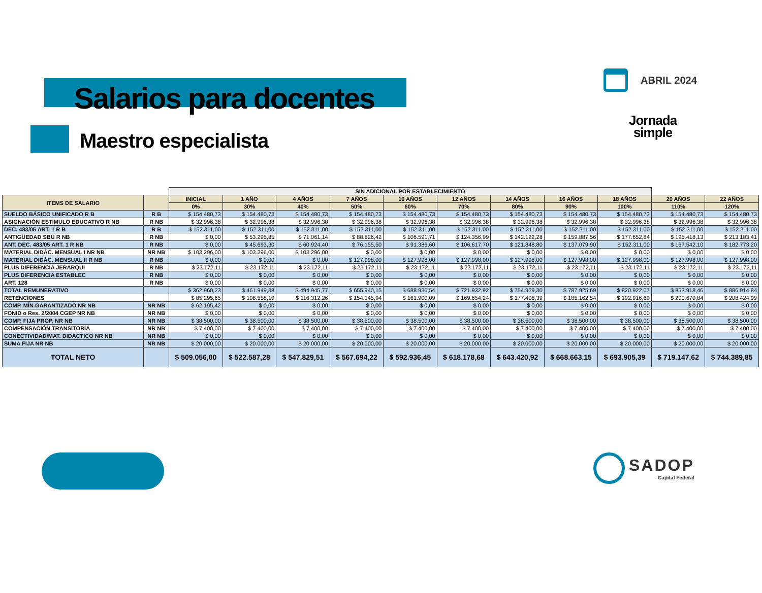Salarios para docentes
Maestro especialista
ABRIL 2024
Jornada
simple
| | | SIN ADICIONAL POR ESTABLECIMIENTO | | | | | | | | | | |
| --- | --- | --- | --- | --- | --- | --- | --- | --- | --- | --- | --- | --- |
| ITEMS DE SALARIO | | INICIAL | 1 AÑO | 4 AÑOS | 7 AÑOS | 10 AÑOS | 12 AÑOS | 14 AÑOS | 16 AÑOS | 18 AÑOS | 20 AÑOS | 22 AÑOS |
| | | 0% | 30% | 40% | 50% | 60% | 70% | 80% | 90% | 100% | 110% | 120% |
| SUELDO BÁSICO UNIFICADO R B | R B | $ 154.480,73 | $ 154.480,73 | $ 154.480,73 | $ 154.480,73 | $ 154.480,73 | $ 154.480,73 | $ 154.480,73 | $ 154.480,73 | $ 154.480,73 | $ 154.480,73 | $ 154.480,73 |
| ASIGNACIÓN ESTIMULO EDUCATIVO R NB | R NB | $ 32.996,38 | $ 32.996,38 | $ 32.996,38 | $ 32.996,38 | $ 32.996,38 | $ 32.996,38 | $ 32.996,38 | $ 32.996,38 | $ 32.996,38 | $ 32.996,38 | $ 32.996,38 |
| DEC. 483/05 ART. 1 R B | R B | $ 152.311,00 | $ 152.311,00 | $ 152.311,00 | $ 152.311,00 | $ 152.311,00 | $ 152.311,00 | $ 152.311,00 | $ 152.311,00 | $ 152.311,00 | $ 152.311,00 | $ 152.311,00 |
| ANTIGÜEDAD SBU R NB | R NB | $ 0,00 | $ 53.295,85 | $ 71.061,14 | $ 88.826,42 | $ 106.591,71 | $ 124.356,99 | $ 142.122,28 | $ 159.887,56 | $ 177.652,84 | $ 195.418,13 | $ 213.183,41 |
| ANT. DEC. 483/05 ART. 1 R NB | R NB | $ 0,00 | $ 45.693,30 | $ 60.924,40 | $ 76.155,50 | $ 91.386,60 | $ 106.617,70 | $ 121.848,80 | $ 137.079,90 | $ 152.311,00 | $ 167.542,10 | $ 182.773,20 |
| MATERIAL DIDÁC. MENSUAL I NR NB | NR NB | $ 103.296,00 | $ 103.296,00 | $ 103.296,00 | $ 0,00 | $ 0,00 | $ 0,00 | $ 0,00 | $ 0,00 | $ 0,00 | $ 0,00 | $ 0,00 |
| MATERIAL DIDÁC. MENSUAL II R NB | R NB | $ 0,00 | $ 0,00 | $ 0,00 | $ 127.998,00 | $ 127.998,00 | $ 127.998,00 | $ 127.998,00 | $ 127.998,00 | $ 127.998,00 | $ 127.998,00 | $ 127.998,00 |
| PLUS DIFERENCIA JERARQUI | R NB | $ 23.172,11 | $ 23.172,11 | $ 23.172,11 | $ 23.172,11 | $ 23.172,11 | $ 23.172,11 | $ 23.172,11 | $ 23.172,11 | $ 23.172,11 | $ 23.172,11 | $ 23.172,11 |
| PLUS DIFERENCIA ESTABLEC | R NB | $ 0,00 | $ 0,00 | $ 0,00 | $ 0,00 | $ 0,00 | $ 0,00 | $ 0,00 | $ 0,00 | $ 0,00 | $ 0,00 | $ 0,00 |
| ART. 128 | R NB | $ 0,00 | $ 0,00 | $ 0,00 | $ 0,00 | $ 0,00 | $ 0,00 | $ 0,00 | $ 0,00 | $ 0,00 | $ 0,00 | $ 0,00 |
| TOTAL REMUNERATIVO | | $ 362.960,23 | $ 461.949,38 | $ 494.945,77 | $ 655.940,15 | $ 688.936,54 | $ 721.932,92 | $ 754.929,30 | $ 787.925,69 | $ 820.922,07 | $ 853.918,46 | $ 886.914,84 |
| RETENCIONES | | $ 85.295,65 | $ 108.558,10 | $ 116.312,26 | $ 154.145,94 | $ 161.900,09 | $ 169.654,24 | $ 177.408,39 | $ 185.162,54 | $ 192.916,69 | $ 200.670,84 | $ 208.424,99 |
| COMP. MÍN.GARANTIZADO NR NB | NR NB | $ 62.195,42 | $ 0,00 | $ 0,00 | $ 0,00 | $ 0,00 | $ 0,00 | $ 0,00 | $ 0,00 | $ 0,00 | $ 0,00 | $ 0,00 |
| FONID o Res. 2/2004 CGEP NR NB | NR NB | $ 0,00 | $ 0,00 | $ 0,00 | $ 0,00 | $ 0,00 | $ 0,00 | $ 0,00 | $ 0,00 | $ 0,00 | $ 0,00 | $ 0,00 |
| COMP. FIJA PROP. NR NB | NR NB | $ 38.500,00 | $ 38.500,00 | $ 38.500,00 | $ 38.500,00 | $ 38.500,00 | $ 38.500,00 | $ 38.500,00 | $ 38.500,00 | $ 38.500,00 | $ 38.500,00 | $ 38.500,00 |
| COMPENSACIÓN TRANSITORIA | NR NB | $ 7.400,00 | $ 7.400,00 | $ 7.400,00 | $ 7.400,00 | $ 7.400,00 | $ 7.400,00 | $ 7.400,00 | $ 7.400,00 | $ 7.400,00 | $ 7.400,00 | $ 7.400,00 |
| CONECTIVIDAD/MAT. DIDÁCTICO NR NB | NR NB | $ 0,00 | $ 0,00 | $ 0,00 | $ 0,00 | $ 0,00 | $ 0,00 | $ 0,00 | $ 0,00 | $ 0,00 | $ 0,00 | $ 0,00 |
| SUMA FIJA NR NB | NR NB | $ 20.000,00 | $ 20.000,00 | $ 20.000,00 | $ 20.000,00 | $ 20.000,00 | $ 20.000,00 | $ 20.000,00 | $ 20.000,00 | $ 20.000,00 | $ 20.000,00 | $ 20.000,00 |
| TOTAL NETO | | $ 509.056,00 | $ 522.587,28 | $ 547.829,51 | $ 567.694,22 | $ 592.936,45 | $ 618.178,68 | $ 643.420,92 | $ 668.663,15 | $ 693.905,39 | $ 719.147,62 | $ 744.389,85 |
SADOP
Capital Federal